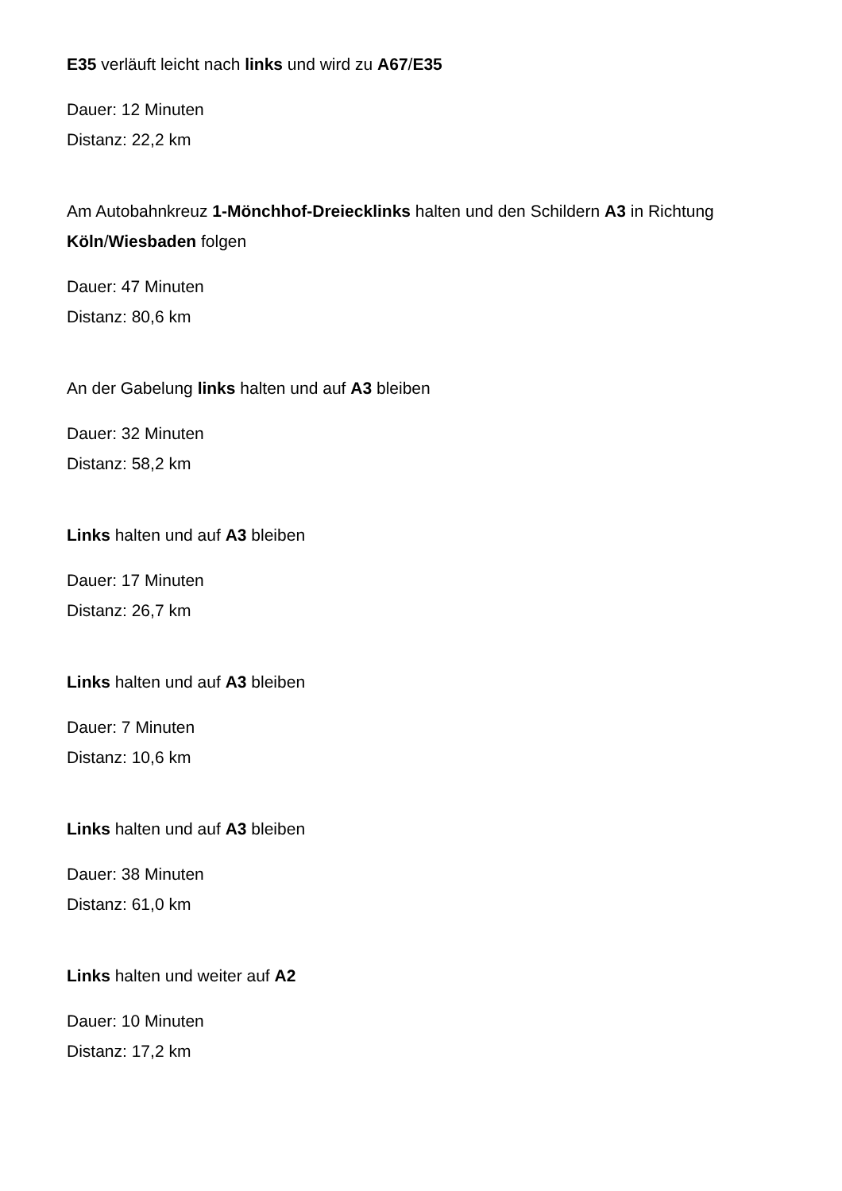E35 verläuft leicht nach links und wird zu A67/E35
Dauer: 12 Minuten
Distanz: 22,2 km
Am Autobahnkreuz 1-Mönchhof-Dreiecklinks halten und den Schildern A3 in Richtung Köln/Wiesbaden folgen
Dauer: 47 Minuten
Distanz: 80,6 km
An der Gabelung links halten und auf A3 bleiben
Dauer: 32 Minuten
Distanz: 58,2 km
Links halten und auf A3 bleiben
Dauer: 17 Minuten
Distanz: 26,7 km
Links halten und auf A3 bleiben
Dauer: 7 Minuten
Distanz: 10,6 km
Links halten und auf A3 bleiben
Dauer: 38 Minuten
Distanz: 61,0 km
Links halten und weiter auf A2
Dauer: 10 Minuten
Distanz: 17,2 km